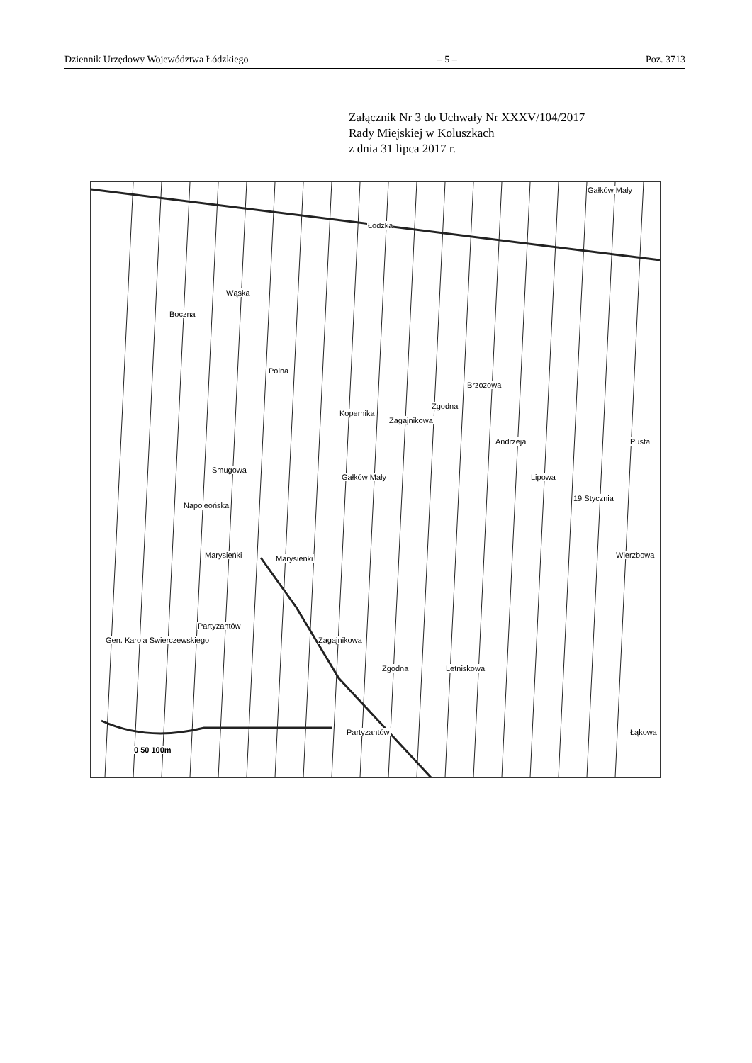Dziennik Urzędowy Województwa Łódzkiego – 5 – Poz. 3713
Załącznik Nr 3 do Uchwały Nr XXXV/104/2017
Rady Miejskiej w Koluszkach
z dnia 31 lipca 2017 r.
Łódzka
Gałków Mały
Boczna
Gałków Mały
Marysieńki Marysieńki
Partyzantów
Partyzantów
Polna
Kopernika
Zagajnikowa
Zgodna
Brzozowa
Andrzeja
Lipowa
19 Stycznia
Pusta
Wierzbowa
Łąkowa
Gen. Karola Świerczewskiego
Napoleońska
Smugowa
Wąska
Zagajnikowa
Zgodna Letniskowa
0 50 100m